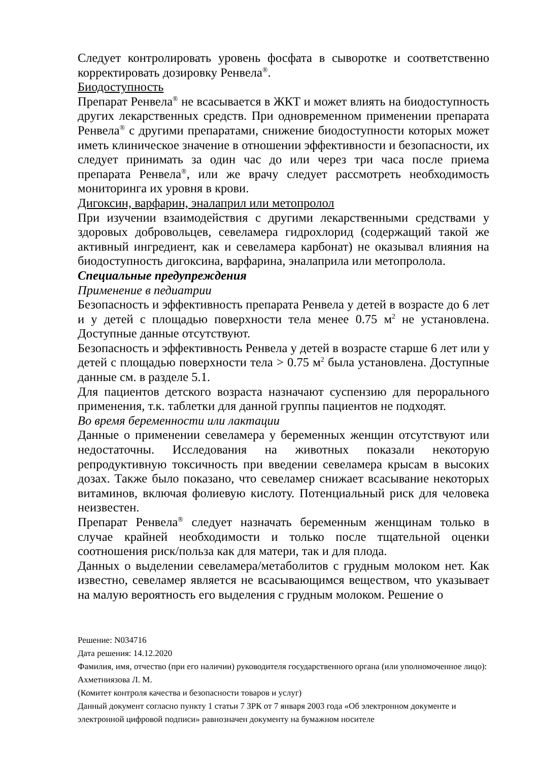Следует контролировать уровень фосфата в сыворотке и соответственно корректировать дозировку Ренвела<sup>®</sup>.
Биодоступность
Препарат Ренвела<sup>®</sup> не всасывается в ЖКТ и может влиять на биодоступность других лекарственных средств. При одновременном применении препарата Ренвела<sup>®</sup> с другими препаратами, снижение биодоступности которых может иметь клиническое значение в отношении эффективности и безопасности, их следует принимать за один час до или через три часа после приема препарата Ренвела<sup>®</sup>, или же врачу следует рассмотреть необходимость мониторинга их уровня в крови.
Дигоксин, варфарин, эналаприл или метопролол
При изучении взаимодействия с другими лекарственными средствами у здоровых добровольцев, севеламера гидрохлорид (содержащий такой же активный ингредиент, как и севеламера карбонат) не оказывал влияния на биодоступность дигоксина, варфарина, эналаприла или метопролола.
Специальные предупреждения
Применение в педиатрии
Безопасность и эффективность препарата Ренвела у детей в возрасте до 6 лет и у детей с площадью поверхности тела менее 0.75 м<sup>2</sup> не установлена. Доступные данные отсутствуют.
Безопасность и эффективность Ренвела у детей в возрасте старше 6 лет или у детей с площадью поверхности тела > 0.75 м<sup>2</sup> была установлена. Доступные данные см. в разделе 5.1.
Для пациентов детского возраста назначают суспензию для перорального применения, т.к. таблетки для данной группы пациентов не подходят.
Во время беременности или лактации
Данные о применении севеламера у беременных женщин отсутствуют или недостаточны. Исследования на животных показали некоторую репродуктивную токсичность при введении севеламера крысам в высоких дозах. Также было показано, что севеламер снижает всасывание некоторых витаминов, включая фолиевую кислоту. Потенциальный риск для человека неизвестен.
Препарат Ренвела<sup>®</sup> следует назначать беременным женщинам только в случае крайней необходимости и только после тщательной оценки соотношения риск/польза как для матери, так и для плода.
Данных о выделении севеламера/метаболитов с грудным молоком нет. Как известно, севеламер является не всасывающимся веществом, что указывает на малую вероятность его выделения с грудным молоком. Решение о
Решение: N034716
Дата решения: 14.12.2020
Фамилия, имя, отчество (при его наличии) руководителя государственного органа (или уполномоченное лицо): Ахметниязова Л. М.
(Комитет контроля качества и безопасности товаров и услуг)
Данный документ согласно пункту 1 статьи 7 ЗРК от 7 января 2003 года «Об электронном документе и электронной цифровой подписи» равнозначен документу на бумажном носителе